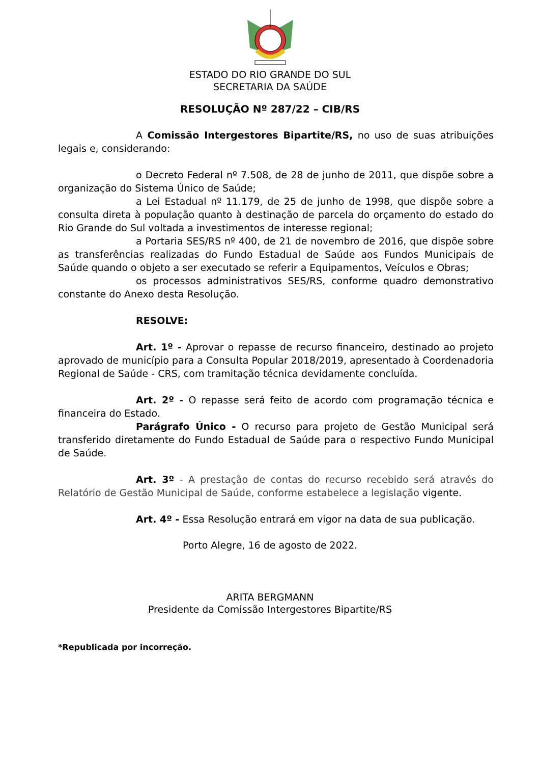ESTADO DO RIO GRANDE DO SUL
SECRETARIA DA SAÚDE
RESOLUÇÃO Nº 287/22 – CIB/RS
A Comissão Intergestores Bipartite/RS, no uso de suas atribuições legais e, considerando:
o Decreto Federal nº 7.508, de 28 de junho de 2011, que dispõe sobre a organização do Sistema Único de Saúde;
a Lei Estadual nº 11.179, de 25 de junho de 1998, que dispõe sobre a consulta direta à população quanto à destinação de parcela do orçamento do estado do Rio Grande do Sul voltada a investimentos de interesse regional;
a Portaria SES/RS nº 400, de 21 de novembro de 2016, que dispõe sobre as transferências realizadas do Fundo Estadual de Saúde aos Fundos Municipais de Saúde quando o objeto a ser executado se referir a Equipamentos, Veículos e Obras;
os processos administrativos SES/RS, conforme quadro demonstrativo constante do Anexo desta Resolução.
RESOLVE:
Art. 1º - Aprovar o repasse de recurso financeiro, destinado ao projeto aprovado de município para a Consulta Popular 2018/2019, apresentado à Coordenadoria Regional de Saúde - CRS, com tramitação técnica devidamente concluída.
Art. 2º - O repasse será feito de acordo com programação técnica e financeira do Estado.
Parágrafo Único - O recurso para projeto de Gestão Municipal será transferido diretamente do Fundo Estadual de Saúde para o respectivo Fundo Municipal de Saúde.
Art. 3º - A prestação de contas do recurso recebido será através do Relatório de Gestão Municipal de Saúde, conforme estabelece a legislação vigente.
Art. 4º - Essa Resolução entrará em vigor na data de sua publicação.
Porto Alegre, 16 de agosto de 2022.
ARITA BERGMANN
Presidente da Comissão Intergestores Bipartite/RS
*Republicada por incorreção.